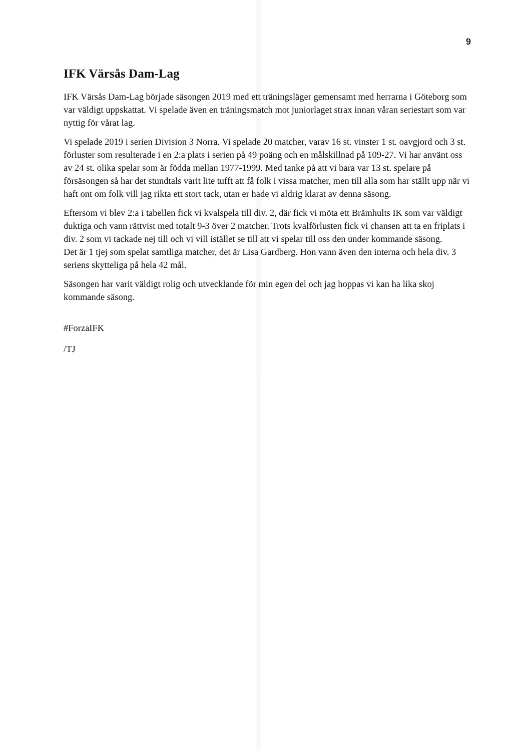9
IFK Värsås Dam-Lag
IFK Värsås Dam-Lag började säsongen 2019 med ett träningsläger gemensamt med herrarna i Göteborg som var väldigt uppskattat. Vi spelade även en träningsmatch mot juniorlaget strax innan våran seriestart som var nyttig för vårat lag.
Vi spelade 2019 i serien Division 3 Norra. Vi spelade 20 matcher, varav 16 st. vinster 1 st. oavgjord och 3 st. förluster som resulterade i en 2:a plats i serien på 49 poäng och en målskillnad på 109-27. Vi har använt oss av 24 st. olika spelar som är födda mellan 1977-1999. Med tanke på att vi bara var 13 st. spelare på försäsongen så har det stundtals varit lite tufft att få folk i vissa matcher, men till alla som har ställt upp när vi haft ont om folk vill jag rikta ett stort tack, utan er hade vi aldrig klarat av denna säsong.
Eftersom vi blev 2:a i tabellen fick vi kvalspela till div. 2, där fick vi möta ett Brämhults IK som var väldigt duktiga och vann rättvist med totalt 9-3 över 2 matcher. Trots kvalförlusten fick vi chansen att ta en friplats i div. 2 som vi tackade nej till och vi vill istället se till att vi spelar till oss den under kommande säsong.
Det är 1 tjej som spelat samtliga matcher, det är Lisa Gardberg. Hon vann även den interna och hela div. 3 seriens skytteliga på hela 42 mål.
Säsongen har varit väldigt rolig och utvecklande för min egen del och jag hoppas vi kan ha lika skoj kommande säsong.
#ForzaIFK
/TJ